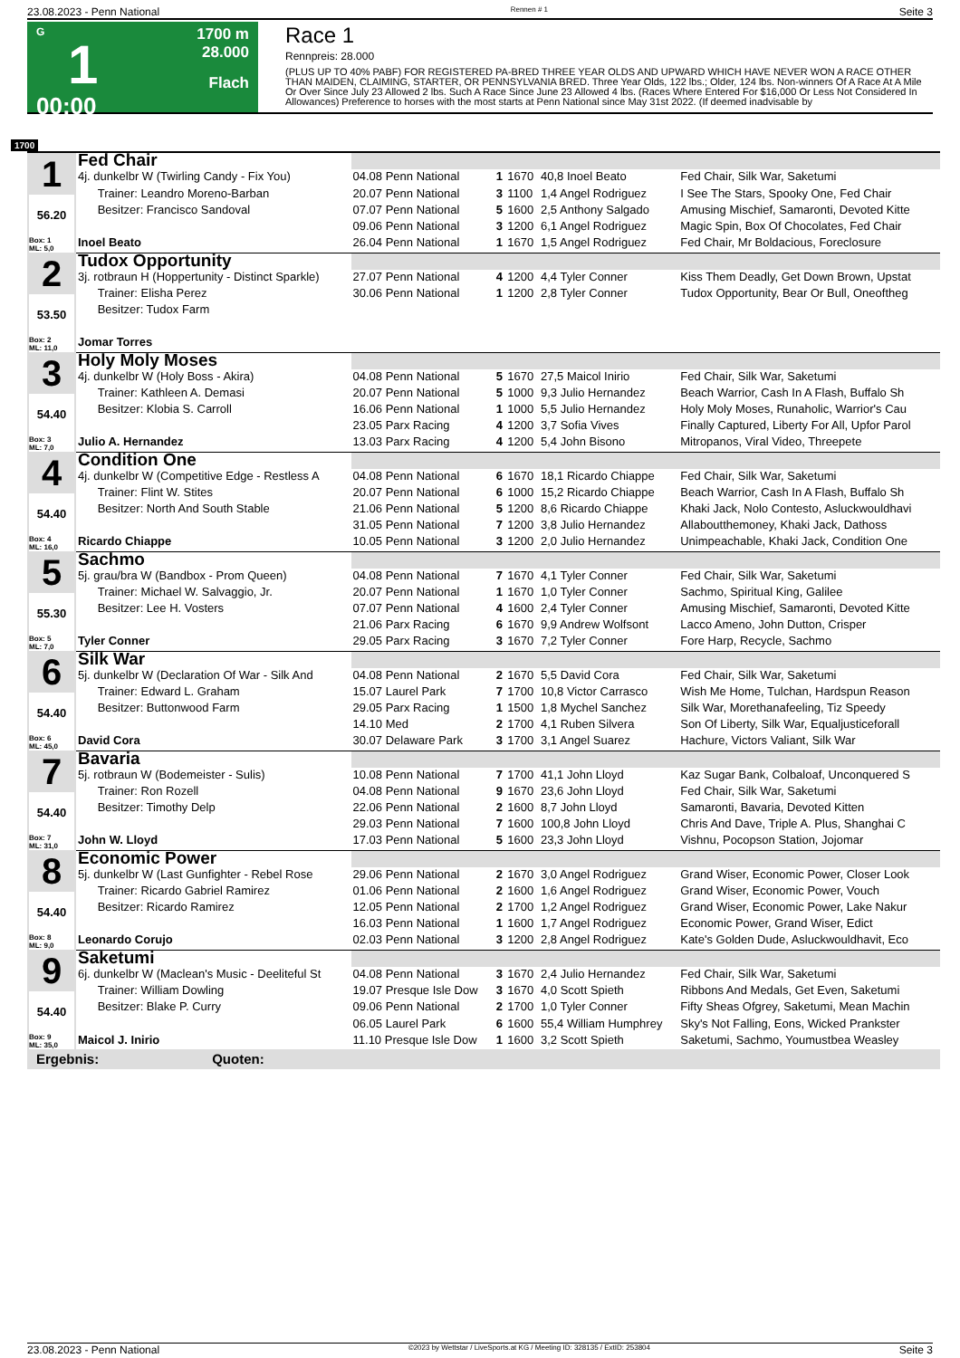23.08.2023 - Penn National Rennen # 1 Seite 3
G
1
00:00
1700 m
28.000
Flach
Race 1
Rennpreis: 28.000
(PLUS UP TO 40% PABF) FOR REGISTERED PA-BRED THREE YEAR OLDS AND UPWARD WHICH HAVE NEVER WON A RACE OTHER THAN MAIDEN, CLAIMING, STARTER, OR PENNSYLVANIA BRED. Three Year Olds, 122 lbs.; Older, 124 lbs. Non-winners Of A Race At A Mile Or Over Since July 23 Allowed 2 lbs. Such A Race Since June 23 Allowed 4 lbs. (Races Where Entered For $16,000 Or Less Not Considered In Allowances) Preference to horses with the most starts at Penn National since May 31st 2022. (If deemed inadvisable by
1700
| 1 56.20 Box: 1 ML: 5,0 | Fed Chair | | | | | |
| | 4j. dunkelbr W (Twirling Candy - Fix You) | 04.08 Penn National | 1 | 1670 | 40,8 Inoel Beato | Fed Chair, Silk War, Saketumi |
| | Trainer: Leandro Moreno-Barban | 20.07 Penn National | 3 | 1100 | 1,4 Angel Rodriguez | I See The Stars, Spooky One, Fed Chair |
| | Besitzer: Francisco Sandoval | 07.07 Penn National | 5 | 1600 | 2,5 Anthony Salgado | Amusing Mischief, Samaronti, Devoted Kitte |
| | | 09.06 Penn National | 3 | 1200 | 6,1 Angel Rodriguez | Magic Spin, Box Of Chocolates, Fed Chair |
| | Inoel Beato | 26.04 Penn National | 1 | 1670 | 1,5 Angel Rodriguez | Fed Chair, Mr Boldacious, Foreclosure |
| 2 53.50 Box: 2 ML: 11,0 | Tudox Opportunity | | | | | |
| | 3j. rotbraun H (Hoppertunity - Distinct Sparkle) | 27.07 Penn National | 4 | 1200 | 4,4 Tyler Conner | Kiss Them Deadly, Get Down Brown, Upstat |
| | Trainer: Elisha Perez | 30.06 Penn National | 1 | 1200 | 2,8 Tyler Conner | Tudox Opportunity, Bear Or Bull, Oneoftheg |
| | Besitzer: Tudox Farm | | | | | |
| | Jomar Torres | | | | | |
| 3 54.40 Box: 3 ML: 7,0 | Holy Moly Moses | | | | | |
| | 4j. dunkelbr W (Holy Boss - Akira) | 04.08 Penn National | 5 | 1670 | 27,5 Maicol Inirio | Fed Chair, Silk War, Saketumi |
| | Trainer: Kathleen A. Demasi | 20.07 Penn National | 5 | 1000 | 9,3 Julio Hernandez | Beach Warrior, Cash In A Flash, Buffalo Sh |
| | Besitzer: Klobia S. Carroll | 16.06 Penn National | 1 | 1000 | 5,5 Julio Hernandez | Holy Moly Moses, Runaholic, Warrior's Cau |
| | | 23.05 Parx Racing | 4 | 1200 | 3,7 Sofia Vives | Finally Captured, Liberty For All, Upfor Parol |
| | Julio A. Hernandez | 13.03 Parx Racing | 4 | 1200 | 5,4 John Bisono | Mitropanos, Viral Video, Threepete |
| 4 54.40 Box: 4 ML: 16,0 | Condition One | | | | | |
| | 4j. dunkelbr W (Competitive Edge - Restless A | 04.08 Penn National | 6 | 1670 | 18,1 Ricardo Chiappe | Fed Chair, Silk War, Saketumi |
| | Trainer: Flint W. Stites | 20.07 Penn National | 6 | 1000 | 15,2 Ricardo Chiappe | Beach Warrior, Cash In A Flash, Buffalo Sh |
| | Besitzer: North And South Stable | 21.06 Penn National | 5 | 1200 | 8,6 Ricardo Chiappe | Khaki Jack, Nolo Contesto, Asluckwouldhavi |
| | | 31.05 Penn National | 7 | 1200 | 3,8 Julio Hernandez | Allaboutthemoney, Khaki Jack, Dathoss |
| | Ricardo Chiappe | 10.05 Penn National | 3 | 1200 | 2,0 Julio Hernandez | Unimpeachable, Khaki Jack, Condition One |
| 5 55.30 Box: 5 ML: 7,0 | Sachmo | | | | | |
| | 5j. grau/bra W (Bandbox - Prom Queen) | 04.08 Penn National | 7 | 1670 | 4,1 Tyler Conner | Fed Chair, Silk War, Saketumi |
| | Trainer: Michael W. Salvaggio, Jr. | 20.07 Penn National | 1 | 1670 | 1,0 Tyler Conner | Sachmo, Spiritual King, Galilee |
| | Besitzer: Lee H. Vosters | 07.07 Penn National | 4 | 1600 | 2,4 Tyler Conner | Amusing Mischief, Samaronti, Devoted Kitte |
| | | 21.06 Parx Racing | 6 | 1670 | 9,9 Andrew Wolfsont | Lacco Ameno, John Dutton, Crisper |
| | Tyler Conner | 29.05 Parx Racing | 3 | 1670 | 7,2 Tyler Conner | Fore Harp, Recycle, Sachmo |
| 6 54.40 Box: 6 ML: 45,0 | Silk War | | | | | |
| | 5j. dunkelbr W (Declaration Of War - Silk And | 04.08 Penn National | 2 | 1670 | 5,5 David Cora | Fed Chair, Silk War, Saketumi |
| | Trainer: Edward L. Graham | 15.07 Laurel Park | 7 | 1700 | 10,8 Victor Carrasco | Wish Me Home, Tulchan, Hardspun Reason |
| | Besitzer: Buttonwood Farm | 29.05 Parx Racing | 1 | 1500 | 1,8 Mychel Sanchez | Silk War, Morethanafeeling, Tiz Speedy |
| | | 14.10 Med | 2 | 1700 | 4,1 Ruben Silvera | Son Of Liberty, Silk War, Equaljusticeforall |
| | David Cora | 30.07 Delaware Park | 3 | 1700 | 3,1 Angel Suarez | Hachure, Victors Valiant, Silk War |
| 7 54.40 Box: 7 ML: 31,0 | Bavaria | | | | | |
| | 5j. rotbraun W (Bodemeister - Sulis) | 10.08 Penn National | 7 | 1700 | 41,1 John Lloyd | Kaz Sugar Bank, Colbaloaf, Unconquered S |
| | Trainer: Ron Rozell | 04.08 Penn National | 9 | 1670 | 23,6 John Lloyd | Fed Chair, Silk War, Saketumi |
| | Besitzer: Timothy Delp | 22.06 Penn National | 2 | 1600 | 8,7 John Lloyd | Samaronti, Bavaria, Devoted Kitten |
| | | 29.03 Penn National | 7 | 1600 | 100,8 John Lloyd | Chris And Dave, Triple A. Plus, Shanghai C |
| | John W. Lloyd | 17.03 Penn National | 5 | 1600 | 23,3 John Lloyd | Vishnu, Pocopson Station, Jojomar |
| 8 54.40 Box: 8 ML: 9,0 | Economic Power | | | | | |
| | 5j. dunkelbr W (Last Gunfighter - Rebel Rose | 29.06 Penn National | 2 | 1670 | 3,0 Angel Rodriguez | Grand Wiser, Economic Power, Closer Look |
| | Trainer: Ricardo Gabriel Ramirez | 01.06 Penn National | 2 | 1600 | 1,6 Angel Rodriguez | Grand Wiser, Economic Power, Vouch |
| | Besitzer: Ricardo Ramirez | 12.05 Penn National | 2 | 1700 | 1,2 Angel Rodriguez | Grand Wiser, Economic Power, Lake Nakur |
| | | 16.03 Penn National | 1 | 1600 | 1,7 Angel Rodriguez | Economic Power, Grand Wiser, Edict |
| | Leonardo Corujo | 02.03 Penn National | 3 | 1200 | 2,8 Angel Rodriguez | Kate's Golden Dude, Asluckwouldhavit, Eco |
| 9 54.40 Box: 9 ML: 35,0 | Saketumi | | | | | |
| | 6j. dunkelbr W (Maclean's Music - Deeliteful St | 04.08 Penn National | 3 | 1670 | 2,4 Julio Hernandez | Fed Chair, Silk War, Saketumi |
| | Trainer: William Dowling | 19.07 Presque Isle Dow | 3 | 1670 | 4,0 Scott Spieth | Ribbons And Medals, Get Even, Saketumi |
| | Besitzer: Blake P. Curry | 09.06 Penn National | 2 | 1700 | 1,0 Tyler Conner | Fifty Sheas Ofgrey, Saketumi, Mean Machin |
| | | 06.05 Laurel Park | 6 | 1600 | 55,4 William Humphrey | Sky's Not Falling, Eons, Wicked Prankster |
| | Maicol J. Inirio | 11.10 Presque Isle Dow | 1 | 1600 | 3,2 Scott Spieth | Saketumi, Sachmo, Youmustbea Weasley |
| Ergebnis: Quoten: | | | | | | |
23.08.2023 - Penn National ©2023 by Wettstar / LiveSports.at KG / Meeting ID: 328135 / ExtID: 253804 Seite 3